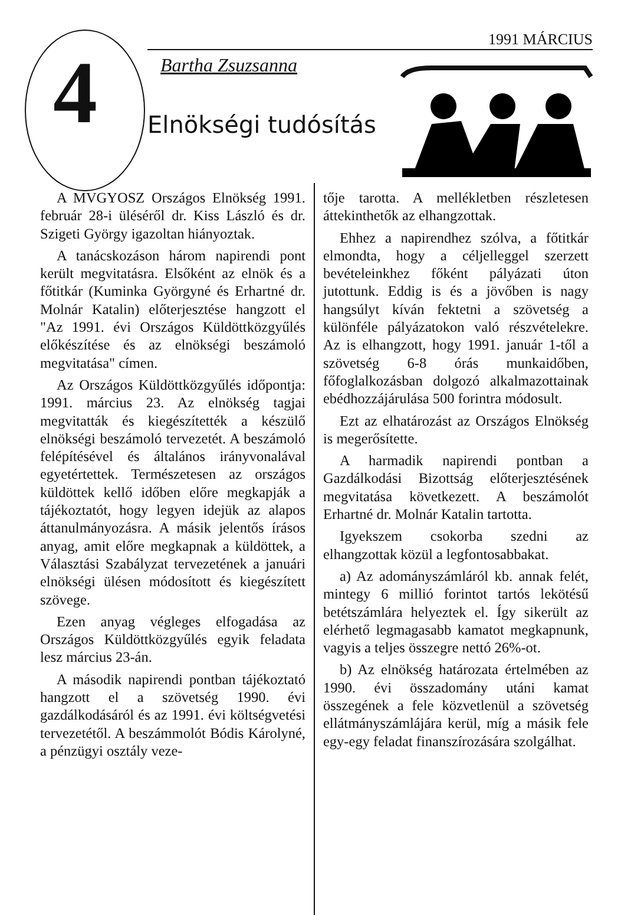4
1991 MÁRCIUS
Bartha Zsuzsanna
Elnökségi tudósítás
A MVGYOSZ Országos Elnökség 1991. február 28-i üléséről dr. Kiss László és dr. Szigeti György igazoltan hiányoztak.
A tanácskozáson három napirendi pont került megvitatásra. Elsőként az elnök és a főtitkár (Kuminka Györgyné és Erhartné dr. Molnár Katalin) előterjesztése hangzott el "Az 1991. évi Országos Küldöttközgyűlés előkészítése és az elnökségi beszámoló megvitatása" címen.
Az Országos Küldöttközgyűlés időpontja: 1991. március 23. Az elnökség tagjai megvitatták és kiegészítették a készülő elnökségi beszámoló tervezetét. A beszámoló felépítésével és általános irányvonalával egyetértettek. Természetesen az országos küldöttek kellő időben előre megkapják a tájékoztatót, hogy legyen idejük az alapos áttanulmányozásra. A másik jelentős írásos anyag, amit előre megkapnak a küldöttek, a Választási Szabályzat tervezetének a januári elnökségi ülésen módosított és kiegészített szövege.
Ezen anyag végleges elfogadása az Országos Küldöttközgyűlés egyik feladata lesz március 23-án.
A második napirendi pontban tájékoztató hangzott el a szövetség 1990. évi gazdálkodásáról és az 1991. évi költségvetési tervezetétől. A beszámmolót Bódis Károlyné, a pénzügyi osztály veze-
tője tarotta. A mellékletben részletesen áttekinthetők az elhangzottak.
Ehhez a napirendhez szólva, a főtitkár elmondta, hogy a céljelleggel szerzett bevételeinkhez főként pályázati úton jutottunk. Eddig is és a jövőben is nagy hangsúlyt kíván fektetni a szövetség a különféle pályázatokon való részvételekre. Az is elhangzott, hogy 1991. január 1-től a szövetség 6-8 órás munkaidőben, főfoglalkozásban dolgozó alkalmazottainak ebédhozzájárulása 500 forintra módosult.
Ezt az elhatározást az Országos Elnökség is megerősítette.
A harmadik napirendi pontban a Gazdálkodási Bizottság előterjesztésének megvitatása következett. A beszámolót Erhartné dr. Molnár Katalin tartotta.
Igyekszem csokorba szedni az elhangzottak közül a legfontosabbakat.
a) Az adományszámláról kb. annak felét, mintegy 6 millió forintot tartós lekötésű betétszámlára helyeztek el. Így sikerült az elérhető legmagasabb kamatot megkapnunk, vagyis a teljes összegre nettó 26%-ot.
b) Az elnökség határozata értelmében az 1990. évi összadomány utáni kamat összegének a fele közvetlenül a szövetség ellátmányszámlájára kerül, míg a másik fele egy-egy feladat finanszírozására szolgálhat.